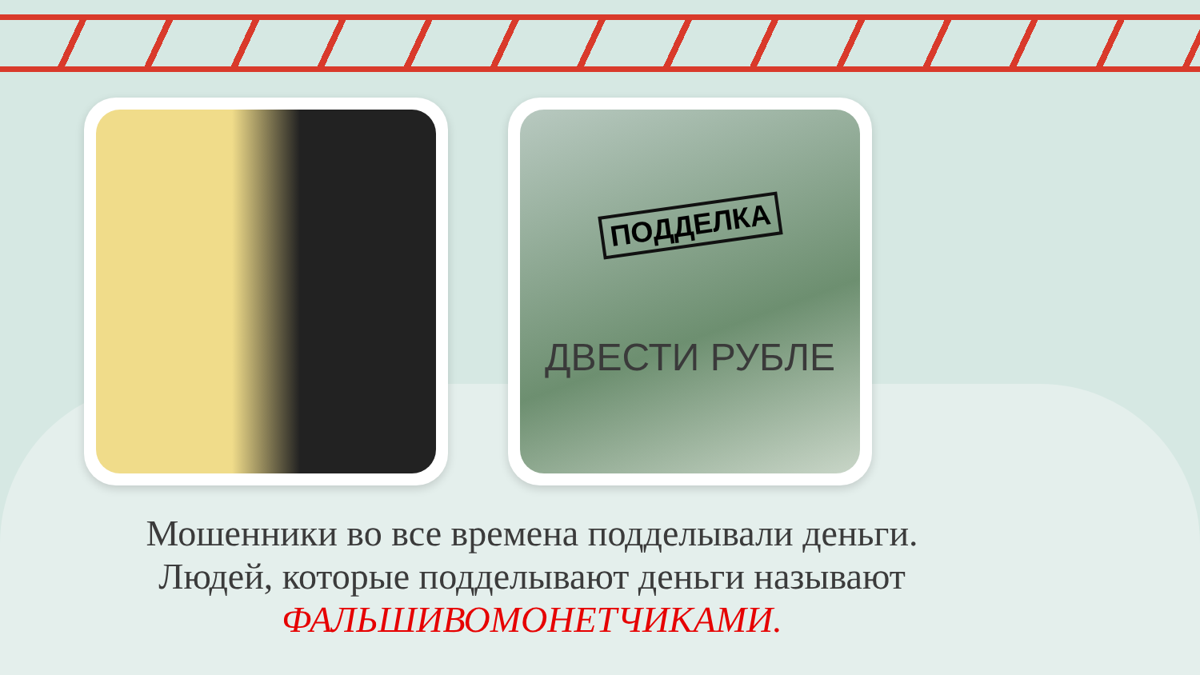ПОДДЕЛКА
ДВЕСТИ РУБЛЕ
Мошенники во все времена подделывали деньги.
Людей, которые подделывают деньги называют
ФАЛЬШИВОМОНЕТЧИКАМИ.